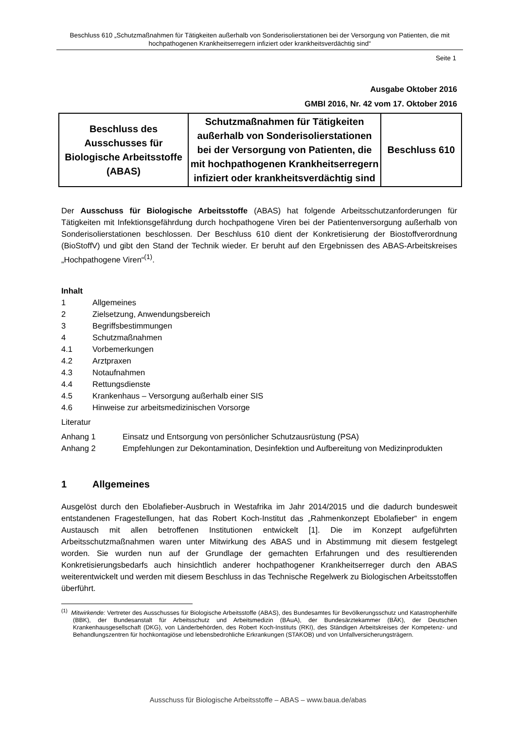Beschluss 610 „Schutzmaßnahmen für Tätigkeiten außerhalb von Sonderisolierstationen bei der Versorgung von Patienten, die mit hochpathogenen Krankheitserregern infiziert oder krankheitsverdächtig sind“
Seite 1
Ausgabe Oktober 2016
GMBl 2016, Nr. 42 vom 17. Oktober 2016
| Beschluss des Ausschusses für Biologische Arbeitsstoffe (ABAS) | Schutzmaßnahmen für Tätigkeiten außerhalb von Sonderisolierstatio­nen bei der Versorgung von Patien­ten, die mit hochpathogenen Krankheitserregern infiziert oder krankheitsverdächtig sind | Beschluss 610 |
Der Ausschuss für Biologische Arbeitsstoffe (ABAS) hat folgende Arbeitsschutz­anforderungen für Tätigkeiten mit Infektionsgefährdung durch hochpathogene Viren bei der Patientenversorgung außerhalb von Sonderisolierstationen beschlossen. Der Beschluss 610 dient der Konkretisierung der Biostoffverordnung (BioStoffV) und gibt den Stand der Technik wieder. Er beruht auf den Ergebnissen des ABAS-Arbeitskreises „Hochpathogene Viren“<sup>(1)</sup>.
Inhalt
1 Allgemeines
2 Zielsetzung, Anwendungsbereich
3 Begriffsbestimmungen
4 Schutzmaßnahmen
4.1 Vorbemerkungen
4.2 Arztpraxen
4.3 Notaufnahmen
4.4 Rettungsdienste
4.5 Krankenhaus – Versorgung außerhalb einer SIS
4.6 Hinweise zur arbeitsmedizinischen Vorsorge
Literatur
Anhang 1 Einsatz und Entsorgung von persönlicher Schutzausrüstung (PSA)
Anhang 2 Empfehlungen zur Dekontamination, Desinfektion und Aufbereitung von Medi­zinprodukten
1 Allgemeines
Ausgelöst durch den Ebolafieber-Ausbruch in Westafrika im Jahr 2014/2015 und die dadurch bundesweit entstandenen Fragestellungen, hat das Robert Koch-Institut das „Rahmenkon­zept Ebolafieber“ in engem Austausch mit allen betroffenen Institutionen entwickelt [1]. Die im Konzept aufgeführten Arbeitsschutzmaßnahmen waren unter Mitwirkung des ABAS und in Abstimmung mit diesem festgelegt worden. Sie wurden nun auf der Grundlage der ge­machten Erfahrungen und des resultierenden Konkretisierungsbedarfs auch hinsichtlich an­derer hochpathogener Krankheitserreger durch den ABAS weiterentwickelt und werden mit diesem Beschluss in das Technische Regelwerk zu Biologischen Arbeitsstoffen überführt.
<sup>(1)</sup> Mitwirkende: Vertreter des Ausschusses für Biologische Arbeitsstoffe (ABAS), des Bundesamtes für Bevölke­rungsschutz und Katastrophenhilfe (BBK), der Bundesanstalt für Arbeitsschutz und Arbeitsmedizin (BAuA), der Bundesärztekammer (BÄK), der Deutschen Krankenhausgesellschaft (DKG), von Länderbehörden, des Robert Koch-Instituts (RKI), des Ständigen Arbeitskreises der Kompetenz- und Behandlungszentren für hoch­kontagiöse und lebensbedrohliche Erkrankungen (STAKOB) und von Unfallversicherungsträgern.
Ausschuss für Biologische Arbeitsstoffe – ABAS – www.baua.de/abas